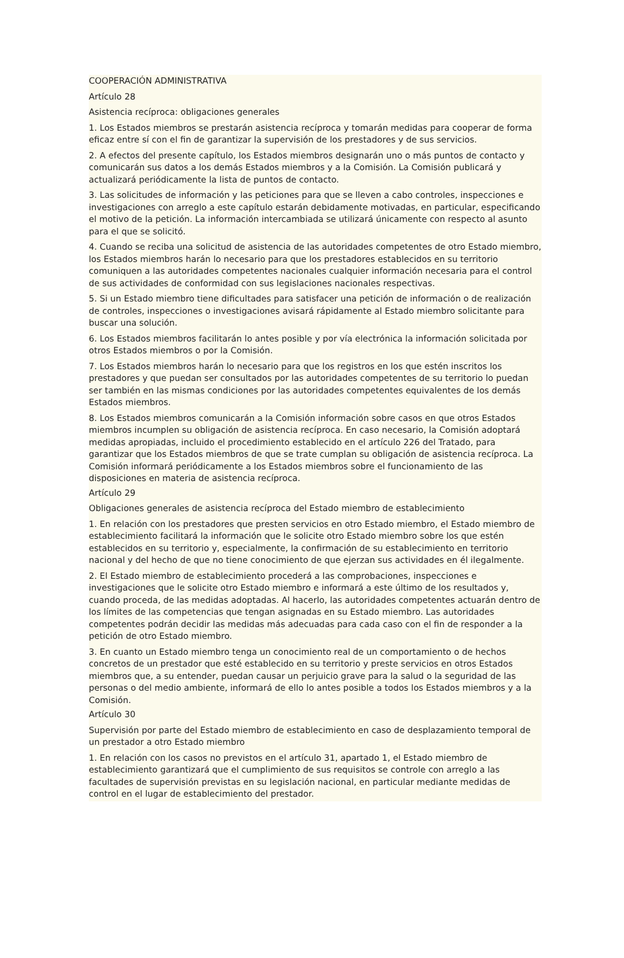COOPERACIÓN ADMINISTRATIVA
Artículo 28
Asistencia recíproca: obligaciones generales
1. Los Estados miembros se prestarán asistencia recíproca y tomarán medidas para cooperar de forma eficaz entre sí con el fin de garantizar la supervisión de los prestadores y de sus servicios.
2. A efectos del presente capítulo, los Estados miembros designarán uno o más puntos de contacto y comunicarán sus datos a los demás Estados miembros y a la Comisión. La Comisión publicará y actualizará periódicamente la lista de puntos de contacto.
3. Las solicitudes de información y las peticiones para que se lleven a cabo controles, inspecciones e investigaciones con arreglo a este capítulo estarán debidamente motivadas, en particular, especificando el motivo de la petición. La información intercambiada se utilizará únicamente con respecto al asunto para el que se solicitó.
4. Cuando se reciba una solicitud de asistencia de las autoridades competentes de otro Estado miembro, los Estados miembros harán lo necesario para que los prestadores establecidos en su territorio comuniquen a las autoridades competentes nacionales cualquier información necesaria para el control de sus actividades de conformidad con sus legislaciones nacionales respectivas.
5. Si un Estado miembro tiene dificultades para satisfacer una petición de información o de realización de controles, inspecciones o investigaciones avisará rápidamente al Estado miembro solicitante para buscar una solución.
6. Los Estados miembros facilitarán lo antes posible y por vía electrónica la información solicitada por otros Estados miembros o por la Comisión.
7. Los Estados miembros harán lo necesario para que los registros en los que estén inscritos los prestadores y que puedan ser consultados por las autoridades competentes de su territorio lo puedan ser también en las mismas condiciones por las autoridades competentes equivalentes de los demás Estados miembros.
8. Los Estados miembros comunicarán a la Comisión información sobre casos en que otros Estados miembros incumplen su obligación de asistencia recíproca. En caso necesario, la Comisión adoptará medidas apropiadas, incluido el procedimiento establecido en el artículo 226 del Tratado, para garantizar que los Estados miembros de que se trate cumplan su obligación de asistencia recíproca. La Comisión informará periódicamente a los Estados miembros sobre el funcionamiento de las disposiciones en materia de asistencia recíproca.
Artículo 29
Obligaciones generales de asistencia recíproca del Estado miembro de establecimiento
1. En relación con los prestadores que presten servicios en otro Estado miembro, el Estado miembro de establecimiento facilitará la información que le solicite otro Estado miembro sobre los que estén establecidos en su territorio y, especialmente, la confirmación de su establecimiento en territorio nacional y del hecho de que no tiene conocimiento de que ejerzan sus actividades en él ilegalmente.
2. El Estado miembro de establecimiento procederá a las comprobaciones, inspecciones e investigaciones que le solicite otro Estado miembro e informará a este último de los resultados y, cuando proceda, de las medidas adoptadas. Al hacerlo, las autoridades competentes actuarán dentro de los límites de las competencias que tengan asignadas en su Estado miembro. Las autoridades competentes podrán decidir las medidas más adecuadas para cada caso con el fin de responder a la petición de otro Estado miembro.
3. En cuanto un Estado miembro tenga un conocimiento real de un comportamiento o de hechos concretos de un prestador que esté establecido en su territorio y preste servicios en otros Estados miembros que, a su entender, puedan causar un perjuicio grave para la salud o la seguridad de las personas o del medio ambiente, informará de ello lo antes posible a todos los Estados miembros y a la Comisión.
Artículo 30
Supervisión por parte del Estado miembro de establecimiento en caso de desplazamiento temporal de un prestador a otro Estado miembro
1. En relación con los casos no previstos en el artículo 31, apartado 1, el Estado miembro de establecimiento garantizará que el cumplimiento de sus requisitos se controle con arreglo a las facultades de supervisión previstas en su legislación nacional, en particular mediante medidas de control en el lugar de establecimiento del prestador.